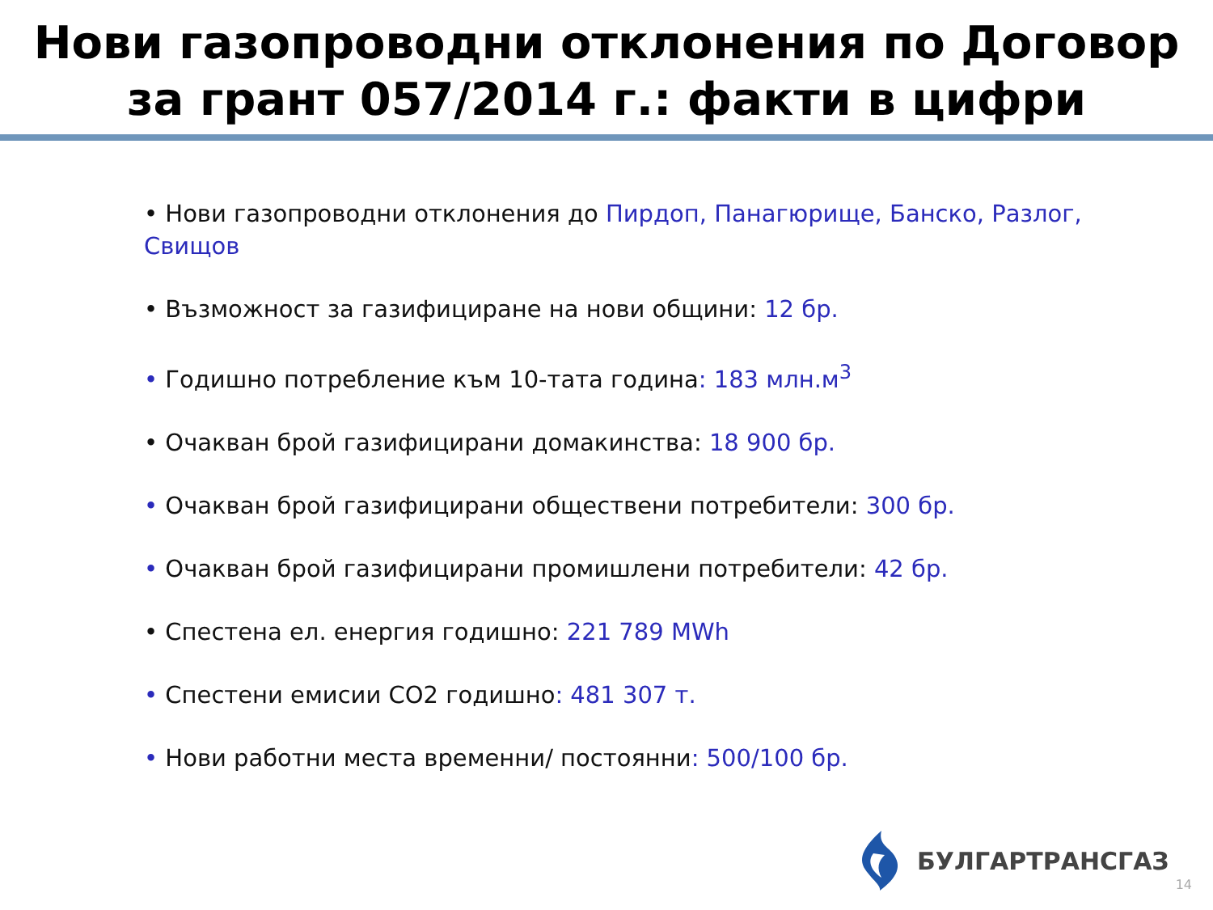Нови газопроводни отклонения по Договор за грант 057/2014 г.: факти в цифри
• Нови газопроводни отклонения до Пирдоп, Панагюрище, Банско, Разлог, Свищов
• Възможност за газифициране на нови общини: 12 бр.
• Годишно потребление към 10-тата година: 183 млн.м<sup>3</sup>
• Очакван брой газифицирани домакинства: 18 900 бр.
• Очакван брой газифицирани обществени потребители: 300 бр.
• Очакван брой газифицирани промишлени потребители: 42 бр.
• Спестена ел. енергия годишно: 221 789 MWh
• Спестени емисии CO2 годишно: 481 307 т.
• Нови работни места временни/ постоянни: 500/100 бр.
БУЛГАРТРАНСГАЗ
14